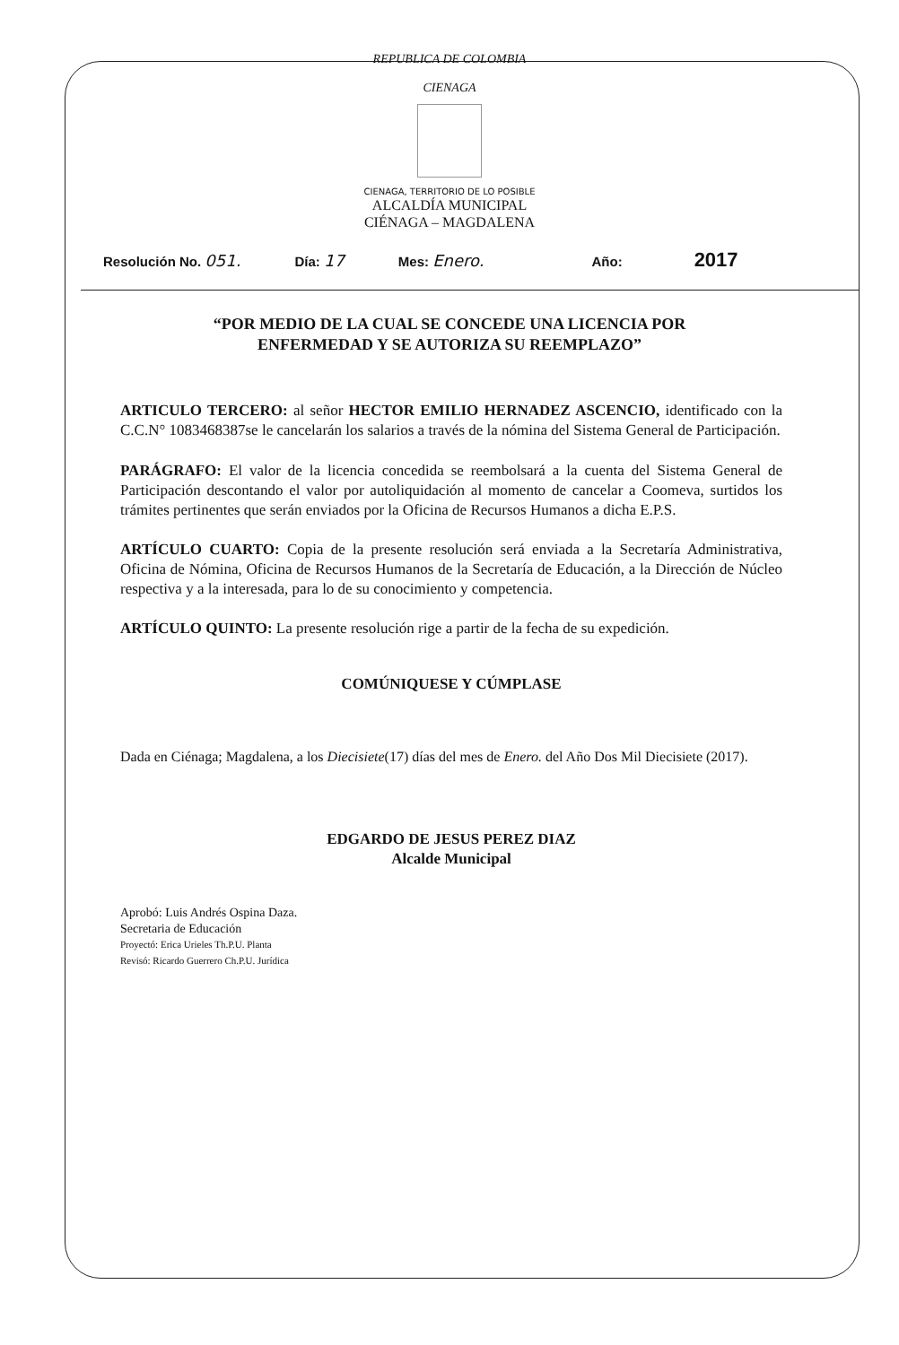REPUBLICA DE COLOMBIA
CIENAGA
CIENAGA, TERRITORIO DE LO POSIBLE
ALCALDÍA MUNICIPAL
CIÉNAGA – MAGDALENA
Resolución No. 051. Día: 17 Mes: Enero. Año: 2017
“POR MEDIO DE LA CUAL SE CONCEDE UNA LICENCIA POR
ENFERMEDAD Y SE AUTORIZA SU REEMPLAZO”
ARTICULO TERCERO: al señor HECTOR EMILIO HERNADEZ ASCENCIO, identificado con la C.C.N° 1083468387se le cancelarán los salarios a través de la nómina del Sistema General de Participación.
PARÁGRAFO: El valor de la licencia concedida se reembolsará a la cuenta del Sistema General de Participación descontando el valor por autoliquidación al momento de cancelar a Coomeva, surtidos los trámites pertinentes que serán enviados por la Oficina de Recursos Humanos a dicha E.P.S.
ARTÍCULO CUARTO: Copia de la presente resolución será enviada a la Secretaría Administrativa, Oficina de Nómina, Oficina de Recursos Humanos de la Secretaría de Educación, a la Dirección de Núcleo respectiva y a la interesada, para lo de su conocimiento y competencia.
ARTÍCULO QUINTO: La presente resolución rige a partir de la fecha de su expedición.
COMÚNIQUESE Y CÚMPLASE
Dada en Ciénaga; Magdalena, a los Diecisiete(17) días del mes de Enero. del Año Dos Mil Diecisiete (2017).
EDGARDO DE JESUS PEREZ DIAZ
Alcalde Municipal
Aprobó: Luis Andrés Ospina Daza.
Secretaria de Educación
Proyectó: Erica Urieles Th.P.U. Planta
Revisó: Ricardo Guerrero Ch.P.U. Jurídica